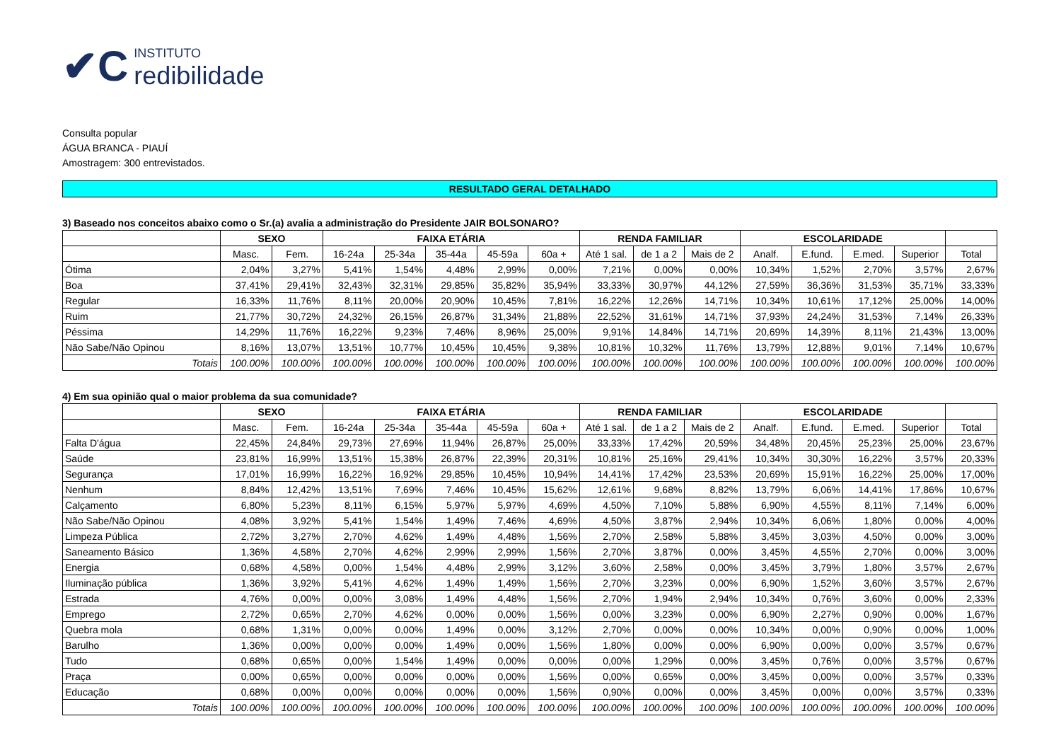✔C
INSTITUTO
redibilidade
Consulta popular
ÁGUA BRANCA - PIAUÍ
Amostragem: 300 entrevistados.
RESULTADO GERAL DETALHADO
3) Baseado nos conceitos abaixo como o Sr.(a) avalia a administração do Presidente JAIR BOLSONARO?
| | SEXO | | FAIXA ETÁRIA | | | | | RENDA FAMILIAR | | | ESCOLARIDADE | | | | |
| --- | --- | --- | --- | --- | --- | --- | --- | --- | --- | --- | --- | --- | --- | --- | --- |
| | Masc. | Fem. | 16-24a | 25-34a | 35-44a | 45-59a | 60a + | Até 1 sal. | de 1 a 2 | Mais de 2 | Analf. | E.fund. | E.med. | Superior | Total |
| Ótima | 2,04% | 3,27% | 5,41% | 1,54% | 4,48% | 2,99% | 0,00% | 7,21% | 0,00% | 0,00% | 10,34% | 1,52% | 2,70% | 3,57% | 2,67% |
| Boa | 37,41% | 29,41% | 32,43% | 32,31% | 29,85% | 35,82% | 35,94% | 33,33% | 30,97% | 44,12% | 27,59% | 36,36% | 31,53% | 35,71% | 33,33% |
| Regular | 16,33% | 11,76% | 8,11% | 20,00% | 20,90% | 10,45% | 7,81% | 16,22% | 12,26% | 14,71% | 10,34% | 10,61% | 17,12% | 25,00% | 14,00% |
| Ruim | 21,77% | 30,72% | 24,32% | 26,15% | 26,87% | 31,34% | 21,88% | 22,52% | 31,61% | 14,71% | 37,93% | 24,24% | 31,53% | 7,14% | 26,33% |
| Péssima | 14,29% | 11,76% | 16,22% | 9,23% | 7,46% | 8,96% | 25,00% | 9,91% | 14,84% | 14,71% | 20,69% | 14,39% | 8,11% | 21,43% | 13,00% |
| Não Sabe/Não Opinou | 8,16% | 13,07% | 13,51% | 10,77% | 10,45% | 10,45% | 9,38% | 10,81% | 10,32% | 11,76% | 13,79% | 12,88% | 9,01% | 7,14% | 10,67% |
| Totais | 100.00% | 100.00% | 100.00% | 100.00% | 100.00% | 100.00% | 100.00% | 100.00% | 100.00% | 100.00% | 100.00% | 100.00% | 100.00% | 100.00% | 100.00% |
4) Em sua opinião qual o maior problema da sua comunidade?
| | SEXO | | FAIXA ETÁRIA | | | | | RENDA FAMILIAR | | | ESCOLARIDADE | | | | |
| --- | --- | --- | --- | --- | --- | --- | --- | --- | --- | --- | --- | --- | --- | --- | --- |
| | Masc. | Fem. | 16-24a | 25-34a | 35-44a | 45-59a | 60a + | Até 1 sal. | de 1 a 2 | Mais de 2 | Analf. | E.fund. | E.med. | Superior | Total |
| Falta D'água | 22,45% | 24,84% | 29,73% | 27,69% | 11,94% | 26,87% | 25,00% | 33,33% | 17,42% | 20,59% | 34,48% | 20,45% | 25,23% | 25,00% | 23,67% |
| Saúde | 23,81% | 16,99% | 13,51% | 15,38% | 26,87% | 22,39% | 20,31% | 10,81% | 25,16% | 29,41% | 10,34% | 30,30% | 16,22% | 3,57% | 20,33% |
| Segurança | 17,01% | 16,99% | 16,22% | 16,92% | 29,85% | 10,45% | 10,94% | 14,41% | 17,42% | 23,53% | 20,69% | 15,91% | 16,22% | 25,00% | 17,00% |
| Nenhum | 8,84% | 12,42% | 13,51% | 7,69% | 7,46% | 10,45% | 15,62% | 12,61% | 9,68% | 8,82% | 13,79% | 6,06% | 14,41% | 17,86% | 10,67% |
| Calçamento | 6,80% | 5,23% | 8,11% | 6,15% | 5,97% | 5,97% | 4,69% | 4,50% | 7,10% | 5,88% | 6,90% | 4,55% | 8,11% | 7,14% | 6,00% |
| Não Sabe/Não Opinou | 4,08% | 3,92% | 5,41% | 1,54% | 1,49% | 7,46% | 4,69% | 4,50% | 3,87% | 2,94% | 10,34% | 6,06% | 1,80% | 0,00% | 4,00% |
| Limpeza Pública | 2,72% | 3,27% | 2,70% | 4,62% | 1,49% | 4,48% | 1,56% | 2,70% | 2,58% | 5,88% | 3,45% | 3,03% | 4,50% | 0,00% | 3,00% |
| Saneamento Básico | 1,36% | 4,58% | 2,70% | 4,62% | 2,99% | 2,99% | 1,56% | 2,70% | 3,87% | 0,00% | 3,45% | 4,55% | 2,70% | 0,00% | 3,00% |
| Energia | 0,68% | 4,58% | 0,00% | 1,54% | 4,48% | 2,99% | 3,12% | 3,60% | 2,58% | 0,00% | 3,45% | 3,79% | 1,80% | 3,57% | 2,67% |
| Iluminação pública | 1,36% | 3,92% | 5,41% | 4,62% | 1,49% | 1,49% | 1,56% | 2,70% | 3,23% | 0,00% | 6,90% | 1,52% | 3,60% | 3,57% | 2,67% |
| Estrada | 4,76% | 0,00% | 0,00% | 3,08% | 1,49% | 4,48% | 1,56% | 2,70% | 1,94% | 2,94% | 10,34% | 0,76% | 3,60% | 0,00% | 2,33% |
| Emprego | 2,72% | 0,65% | 2,70% | 4,62% | 0,00% | 0,00% | 1,56% | 0,00% | 3,23% | 0,00% | 6,90% | 2,27% | 0,90% | 0,00% | 1,67% |
| Quebra mola | 0,68% | 1,31% | 0,00% | 0,00% | 1,49% | 0,00% | 3,12% | 2,70% | 0,00% | 0,00% | 10,34% | 0,00% | 0,90% | 0,00% | 1,00% |
| Barulho | 1,36% | 0,00% | 0,00% | 0,00% | 1,49% | 0,00% | 1,56% | 1,80% | 0,00% | 0,00% | 6,90% | 0,00% | 0,00% | 3,57% | 0,67% |
| Tudo | 0,68% | 0,65% | 0,00% | 1,54% | 1,49% | 0,00% | 0,00% | 0,00% | 1,29% | 0,00% | 3,45% | 0,76% | 0,00% | 3,57% | 0,67% |
| Praça | 0,00% | 0,65% | 0,00% | 0,00% | 0,00% | 0,00% | 1,56% | 0,00% | 0,65% | 0,00% | 3,45% | 0,00% | 0,00% | 3,57% | 0,33% |
| Educação | 0,68% | 0,00% | 0,00% | 0,00% | 0,00% | 0,00% | 1,56% | 0,90% | 0,00% | 0,00% | 3,45% | 0,00% | 0,00% | 3,57% | 0,33% |
| Totais | 100.00% | 100.00% | 100.00% | 100.00% | 100.00% | 100.00% | 100.00% | 100.00% | 100.00% | 100.00% | 100.00% | 100.00% | 100.00% | 100.00% | 100.00% |